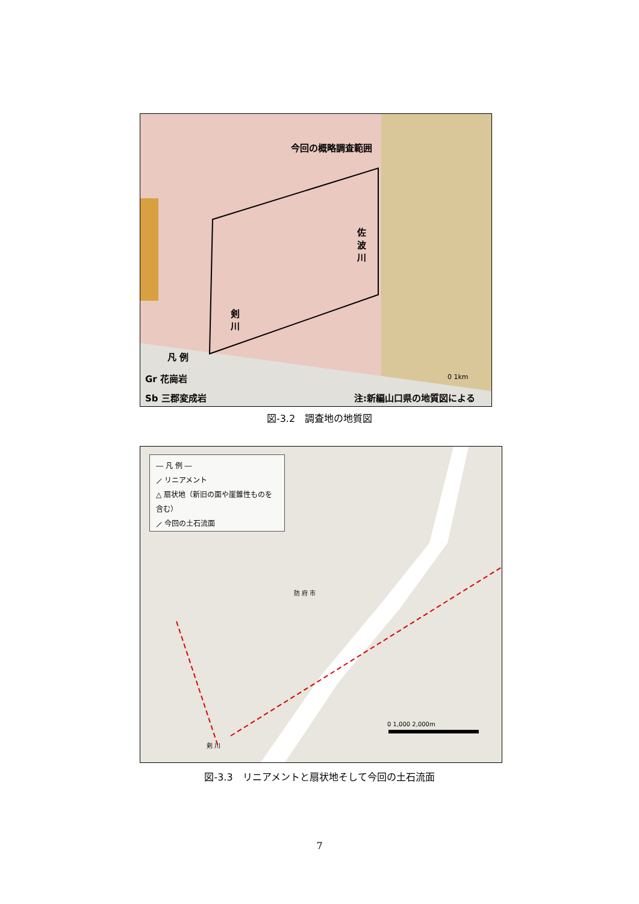今回の概略調査範囲
佐 波 川
剣 川
凡 例
Gr 花崗岩
Sb 三郡変成岩 注:新編山口県の地質図による
0 1km
図-3.2　調査地の地質図
― 凡 例 ―
⟋ リニアメント
△ 扇状地（新旧の面や崖錐性ものを含む）
⟋ 今回の土石流面
防 府 市
0 1,000 2,000m
剣 川
図-3.3　リニアメントと扇状地そして今回の土石流面
7